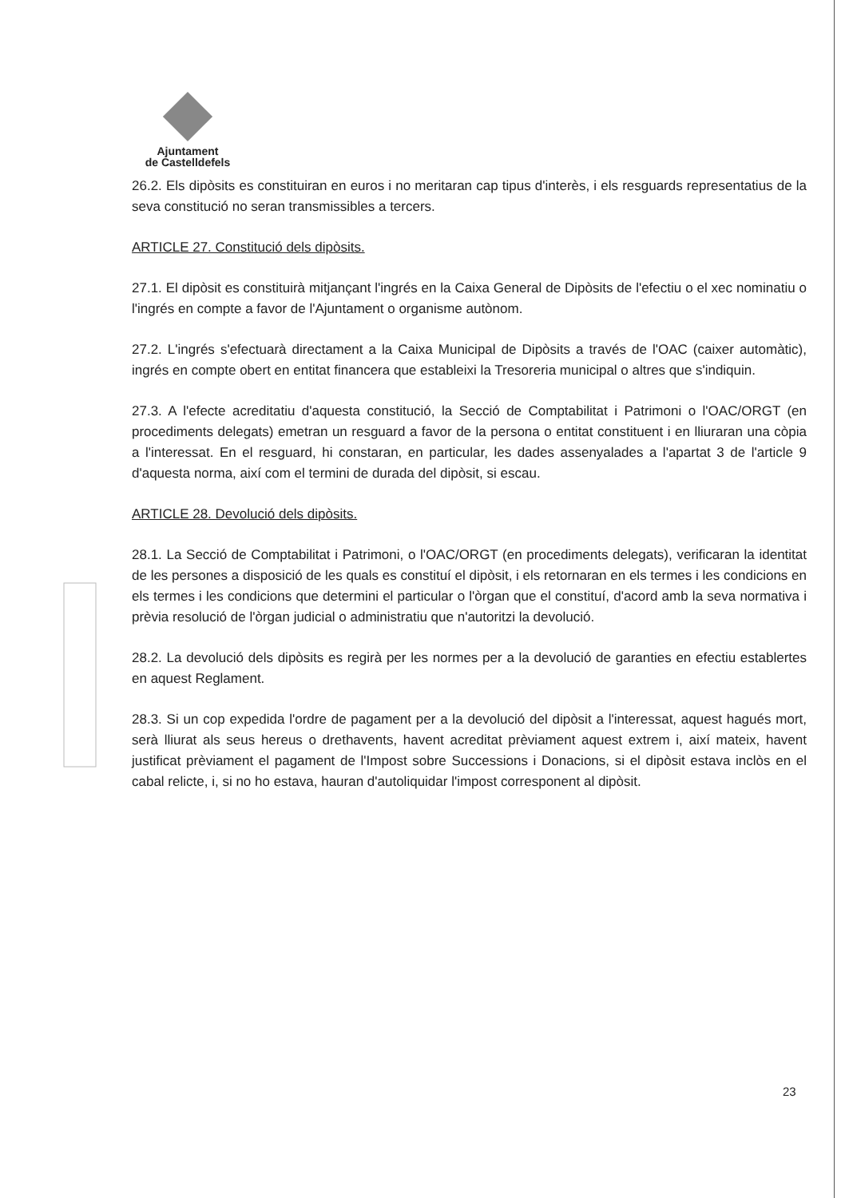Ajuntament
de Castelldefels
26.2. Els dipòsits es constituiran en euros i no meritaran cap tipus d'interès, i els resguards representatius de la seva constitució no seran transmissibles a tercers.
ARTICLE 27. Constitució dels dipòsits.
27.1. El dipòsit es constituirà mitjançant l'ingrés en la Caixa General de Dipòsits de l'efectiu o el xec nominatiu o l'ingrés en compte a favor de l'Ajuntament o organisme autònom.
27.2. L'ingrés s'efectuarà directament a la Caixa Municipal de Dipòsits a través de l'OAC (caixer automàtic), ingrés en compte obert en entitat financera que estableixi la Tresoreria municipal o altres que s'indiquin.
27.3. A l'efecte acreditatiu d'aquesta constitució, la Secció de Comptabilitat i Patrimoni o l'OAC/ORGT (en procediments delegats) emetran un resguard a favor de la persona o entitat constituent i en lliuraran una còpia a l'interessat. En el resguard, hi constaran, en particular, les dades assenyalades a l'apartat 3 de l'article 9 d'aquesta norma, així com el termini de durada del dipòsit, si escau.
ARTICLE 28. Devolució dels dipòsits.
28.1. La Secció de Comptabilitat i Patrimoni, o l'OAC/ORGT (en procediments delegats), verificaran la identitat de les persones a disposició de les quals es constituí el dipòsit, i els retornaran en els termes i les condicions en els termes i les condicions que determini el particular o l'òrgan que el constituí, d'acord amb la seva normativa i prèvia resolució de l'òrgan judicial o administratiu que n'autoritzi la devolució.
28.2. La devolució dels dipòsits es regirà per les normes per a la devolució de garanties en efectiu establertes en aquest Reglament.
28.3. Si un cop expedida l'ordre de pagament per a la devolució del dipòsit a l'interessat, aquest hagués mort, serà lliurat als seus hereus o drethavents, havent acreditat prèviament aquest extrem i, així mateix, havent justificat prèviament el pagament de l'Impost sobre Successions i Donacions, si el dipòsit estava inclòs en el cabal relicte, i, si no ho estava, hauran d'autoliquidar l'impost corresponent al dipòsit.
23